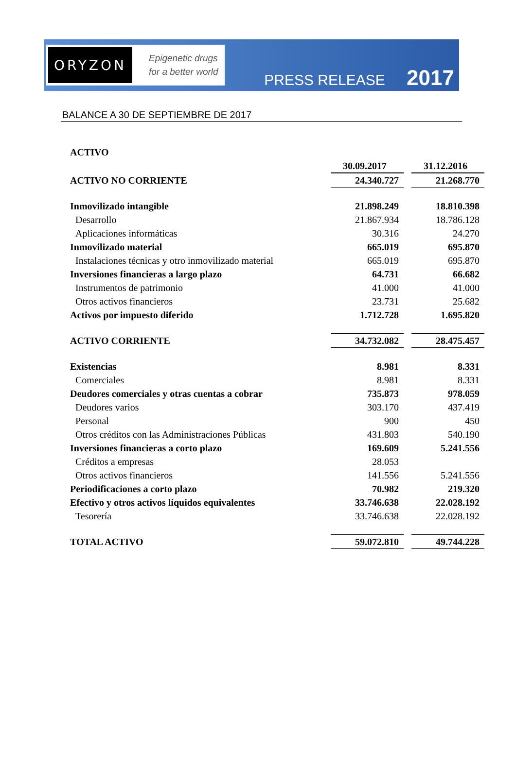ORYZON
Epigenetic drugs
for a better world
PRESS RELEASE 2017
BALANCE A 30 DE SEPTIEMBRE DE 2017
| ACTIVO | | |
| | 30.09.2017 | 31.12.2016 |
| ACTIVO NO CORRIENTE | 24.340.727 | 21.268.770 |
| Inmovilizado intangible | 21.898.249 | 18.810.398 |
| Desarrollo | 21.867.934 | 18.786.128 |
| Aplicaciones informáticas | 30.316 | 24.270 |
| Inmovilizado material | 665.019 | 695.870 |
| Instalaciones técnicas y otro inmovilizado material | 665.019 | 695.870 |
| Inversiones financieras a largo plazo | 64.731 | 66.682 |
| Instrumentos de patrimonio | 41.000 | 41.000 |
| Otros activos financieros | 23.731 | 25.682 |
| Activos por impuesto diferido | 1.712.728 | 1.695.820 |
| ACTIVO CORRIENTE | 34.732.082 | 28.475.457 |
| Existencias | 8.981 | 8.331 |
| Comerciales | 8.981 | 8.331 |
| Deudores comerciales y otras cuentas a cobrar | 735.873 | 978.059 |
| Deudores varios | 303.170 | 437.419 |
| Personal | 900 | 450 |
| Otros créditos con las Administraciones Públicas | 431.803 | 540.190 |
| Inversiones financieras a corto plazo | 169.609 | 5.241.556 |
| Créditos a empresas | 28.053 | |
| Otros activos financieros | 141.556 | 5.241.556 |
| Periodificaciones a corto plazo | 70.982 | 219.320 |
| Efectivo y otros activos líquidos equivalentes | 33.746.638 | 22.028.192 |
| Tesorería | 33.746.638 | 22.028.192 |
| TOTAL ACTIVO | 59.072.810 | 49.744.228 |